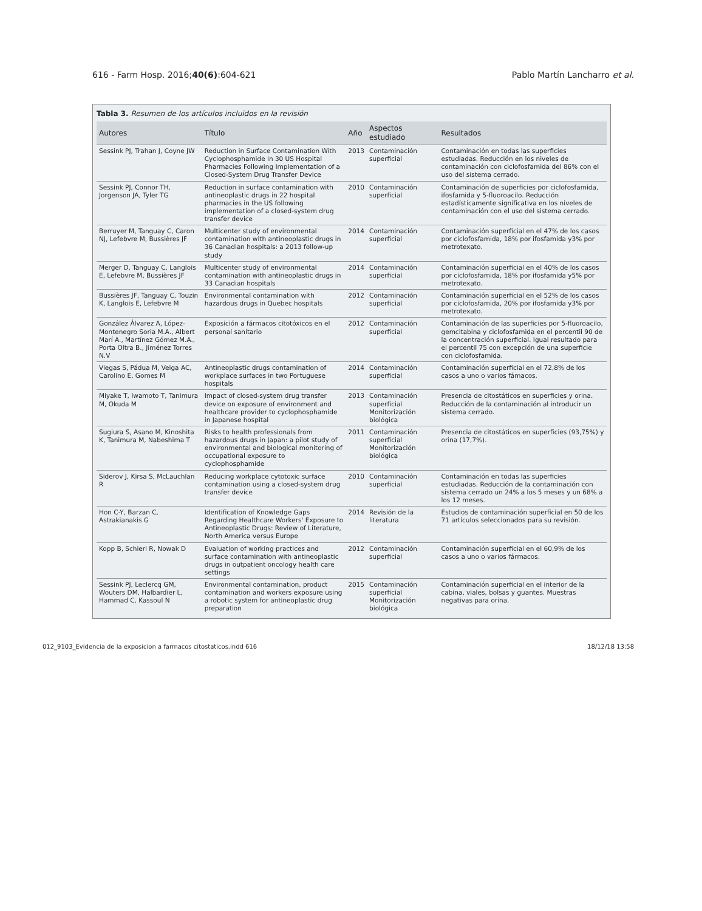616 - Farm Hosp. 2016;40(6):604-621 Pablo Martín Lancharro et al.
Tabla 3. Resumen de los artículos incluidos en la revisión
| Autores | Título | Año | Aspectos estudiado | Resultados |
| --- | --- | --- | --- | --- |
| Sessink PJ, Trahan J, Coyne JW | Reduction in Surface Contamination With Cyclophosphamide in 30 US Hospital Pharmacies Following Implementation of a Closed-System Drug Transfer Device | 2013 | Contaminación superficial | Contaminación en todas las superficies estudiadas. Reducción en los niveles de contaminación con ciclofosfamida del 86% con el uso del sistema cerrado. |
| Sessink PJ, Connor TH, Jorgenson JA, Tyler TG | Reduction in surface contamination with antineoplastic drugs in 22 hospital pharmacies in the US following implementation of a closed-system drug transfer device | 2010 | Contaminación superficial | Contaminación de superficies por ciclofosfamida, ifosfamida y 5-fluoroacilo. Reducción estadísticamente significativa en los niveles de contaminación con el uso del sistema cerrado. |
| Berruyer M, Tanguay C, Caron NJ, Lefebvre M, Bussières JF | Multicenter study of environmental contamination with antineoplastic drugs in 36 Canadian hospitals: a 2013 follow-up study | 2014 | Contaminación superficial | Contaminación superficial en el 47% de los casos por ciclofosfamida, 18% por ifosfamida y3% por metrotexato. |
| Merger D, Tanguay C, Langlois E, Lefebvre M, Bussières JF | Multicenter study of environmental contamination with antineoplastic drugs in 33 Canadian hospitals | 2014 | Contaminación superficial | Contaminación superficial en el 40% de los casos por ciclofosfamida, 18% por ifosfamida y5% por metrotexato. |
| Bussières JF, Tanguay C, Touzin K, Langlois E, Lefebvre M | Environmental contamination with hazardous drugs in Quebec hospitals | 2012 | Contaminación superficial | Contaminación superficial en el 52% de los casos por ciclofosfamida, 20% por ifosfamida y3% por metrotexato. |
| González Álvarez A, López-Montenegro Soria M.A., Albert Marí A., Martínez Gómez M.A., Porta Oltra B., Jiménez Torres N.V | Exposición a fármacos citotóxicos en el personal sanitario | 2012 | Contaminación superficial | Contaminación de las superficies por 5-fluoroacilo, gemcitabina y ciclofosfamida en el percentil 90 de la concentración superficial. Igual resultado para el percentil 75 con excepción de una superficie con ciclofosfamida. |
| Viegas S, Pádua M, Veiga AC, Carolino E, Gomes M | Antineoplastic drugs contamination of workplace surfaces in two Portuguese hospitals | 2014 | Contaminación superficial | Contaminación superficial en el 72,8% de los casos a uno o varios fámacos. |
| Miyake T, Iwamoto T, Tanimura M, Okuda M | Impact of closed-system drug transfer device on exposure of environment and healthcare provider to cyclophosphamide in Japanese hospital | 2013 | Contaminación superficial Monitorización biológica | Presencia de citostáticos en superficies y orina. Reducción de la contaminación al introducir un sistema cerrado. |
| Sugiura S, Asano M, Kinoshita K, Tanimura M, Nabeshima T | Risks to health professionals from hazardous drugs in Japan: a pilot study of environmental and biological monitoring of occupational exposure to cyclophosphamide | 2011 | Contaminación superficial Monitorización biológica | Presencia de citostáticos en superficies (93,75%) y orina (17,7%). |
| Siderov J, Kirsa S, McLauchlan R | Reducing workplace cytotoxic surface contamination using a closed-system drug transfer device | 2010 | Contaminación superficial | Contaminación en todas las superficies estudiadas. Reducción de la contaminación con sistema cerrado un 24% a los 5 meses y un 68% a los 12 meses. |
| Hon C-Y, Barzan C, Astrakianakis G | Identification of Knowledge Gaps Regarding Healthcare Workers' Exposure to Antineoplastic Drugs: Review of Literature, North America versus Europe | 2014 | Revisión de la literatura | Estudios de contaminación superficial en 50 de los 71 artículos seleccionados para su revisión. |
| Kopp B, Schierl R, Nowak D | Evaluation of working practices and surface contamination with antineoplastic drugs in outpatient oncology health care settings | 2012 | Contaminación superficial | Contaminación superficial en el 60,9% de los casos a uno o varios fármacos. |
| Sessink PJ, Leclercq GM, Wouters DM, Halbardier L, Hammad C, Kassoul N | Environmental contamination, product contamination and workers exposure using a robotic system for antineoplastic drug preparation | 2015 | Contaminación superficial Monitorización biológica | Contaminación superficial en el interior de la cabina, viales, bolsas y guantes. Muestras negativas para orina. |
012_9103_Evidencia de la exposicion a farmacos citostaticos.indd 616 18/12/18 13:58